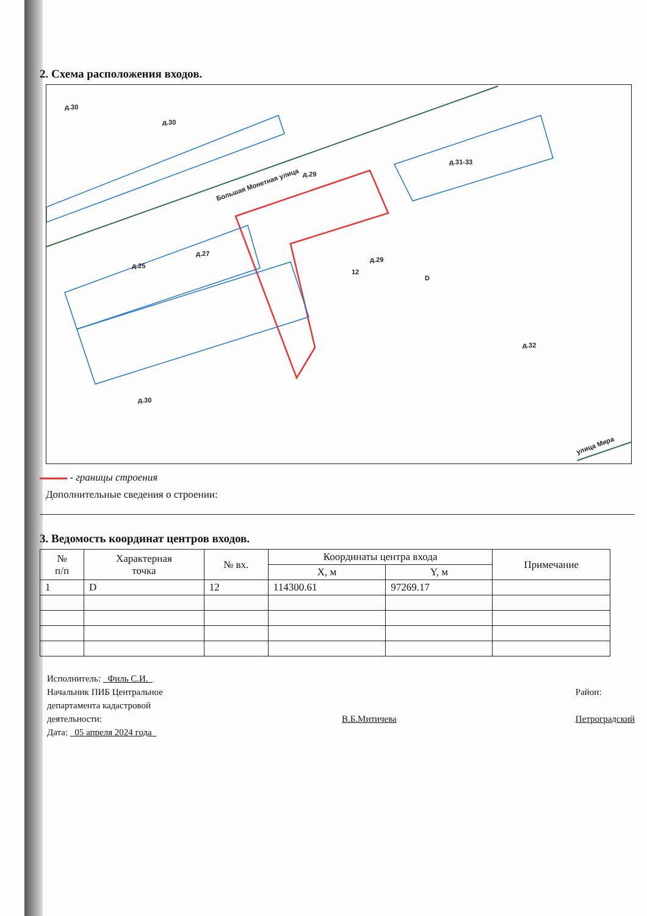2. Схема расположения входов.
д.30
д.30
Большая Монетная улица
д.29
д.29
12
D
д.25
д.27
д.31-33
д.32
д.30
улица Мира
- границы строения
Дополнительные сведения о строении:
3. Ведомость координат центров входов.
| № п/п | Характерная точка | № вх. | Координаты центра входа | | Примечание |
| --- | --- | --- | --- | --- | --- |
| | | | X, м | Y, м | |
| 1 | D | 12 | 114300.61 | 97269.17 | |
Исполнитель: Филь С.И.
Начальник ПИБ Центральное
департамента кадастровой
деятельности: В.Б.Митичева Район:
Петроградский
Дата: 05 апреля 2024 года